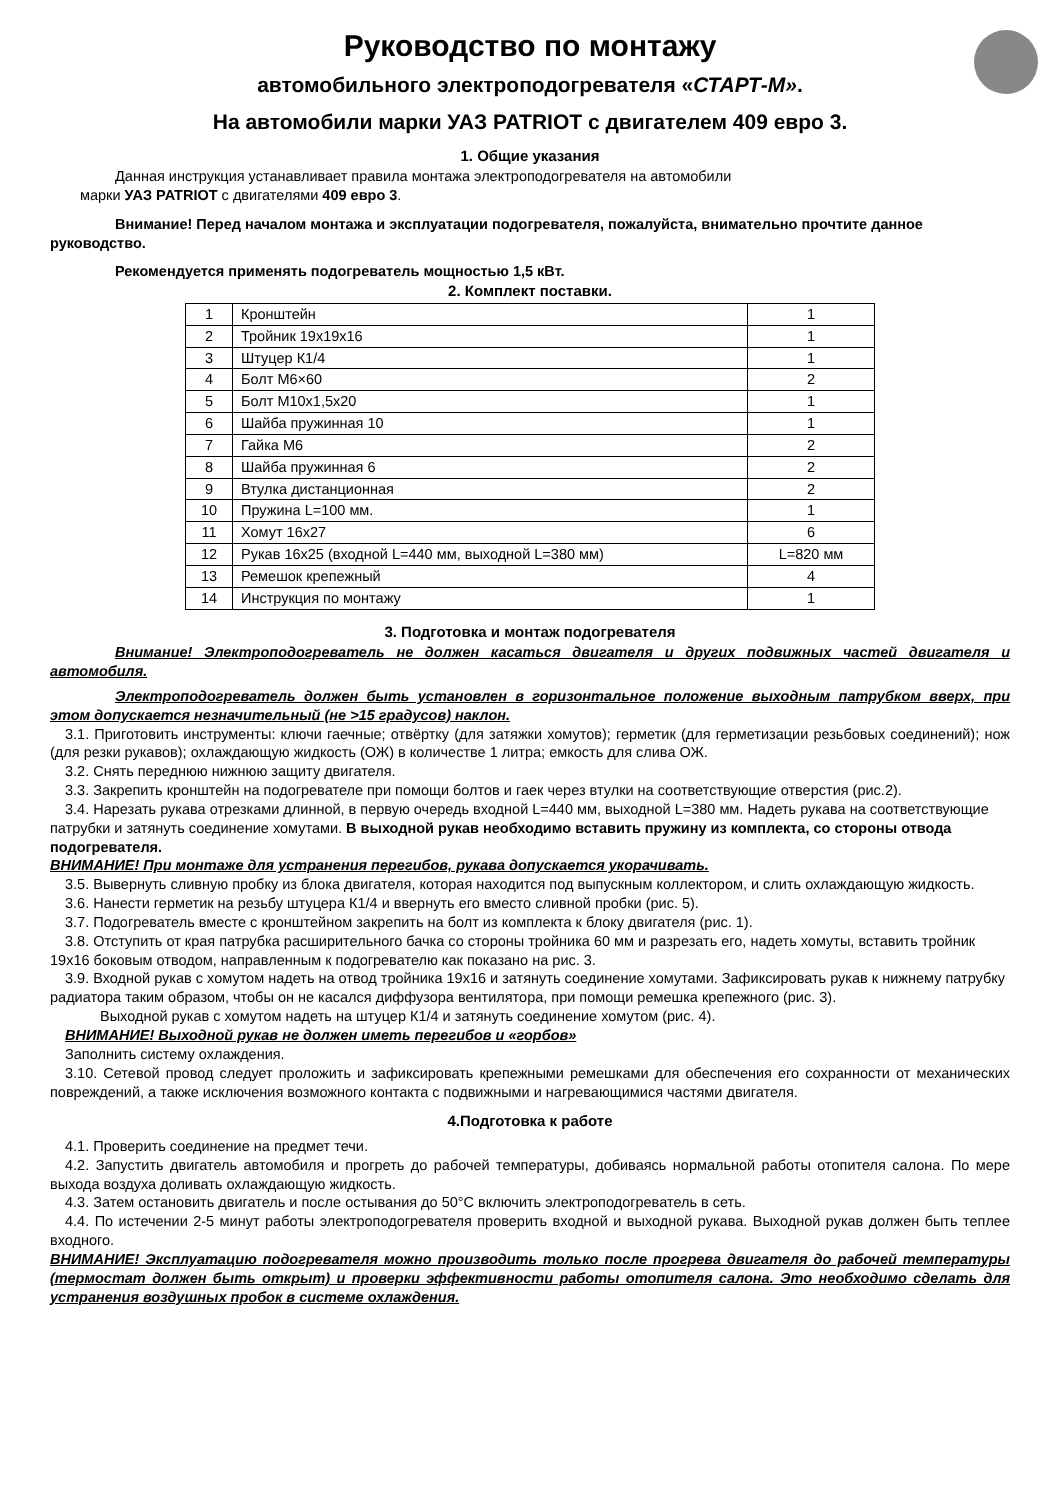Руководство по монтажу
автомобильного электроподогревателя «СТАРТ-М».
На автомобили марки УАЗ PATRIOT с двигателем 409 евро 3.
1. Общие указания
Данная инструкция устанавливает правила монтажа электроподогревателя на автомобили
марки УАЗ PATRIOT с двигателями 409 евро 3.
Внимание! Перед началом монтажа и эксплуатации подогревателя, пожалуйста, внимательно прочтите данное руководство.
Рекомендуется применять подогреватель мощностью 1,5 кВт.
2. Комплект поставки.
| 1 | Кронштейн | 1 |
| 2 | Тройник 19х19х16 | 1 |
| 3 | Штуцер К1/4 | 1 |
| 4 | Болт М6×60 | 2 |
| 5 | Болт М10х1,5х20 | 1 |
| 6 | Шайба пружинная 10 | 1 |
| 7 | Гайка М6 | 2 |
| 8 | Шайба пружинная 6 | 2 |
| 9 | Втулка дистанционная | 2 |
| 10 | Пружина L=100 мм. | 1 |
| 11 | Хомут 16х27 | 6 |
| 12 | Рукав 16х25 (входной L=440 мм, выходной L=380 мм) | L=820 мм |
| 13 | Ремешок крепежный | 4 |
| 14 | Инструкция по монтажу | 1 |
3. Подготовка и монтаж подогревателя
Внимание! Электроподогреватель не должен касаться двигателя и других подвижных частей двигателя и автомобиля.
Электроподогреватель должен быть установлен в горизонтальное положение выходным патрубком вверх, при этом допускается незначительный (не >15 градусов) наклон.
3.1. Приготовить инструменты: ключи гаечные; отвёртку (для затяжки хомутов); герметик (для герметизации резьбовых соединений); нож (для резки рукавов); охлаждающую жидкость (ОЖ) в количестве 1 литра; емкость для слива ОЖ.
3.2. Снять переднюю нижнюю защиту двигателя.
3.3. Закрепить кронштейн на подогревателе при помощи болтов и гаек через втулки на соответствующие отверстия (рис.2).
3.4. Нарезать рукава отрезками длинной, в первую очередь входной L=440 мм, выходной L=380 мм. Надеть рукава на соответствующие патрубки и затянуть соединение хомутами. В выходной рукав необходимо вставить пружину из комплекта, со стороны отвода подогревателя.
ВНИМАНИЕ! При монтаже для устранения перегибов, рукава допускается укорачивать.
3.5. Вывернуть сливную пробку из блока двигателя, которая находится под выпускным коллектором, и слить охлаждающую жидкость.
3.6. Нанести герметик на резьбу штуцера К1/4 и ввернуть его вместо сливной пробки (рис. 5).
3.7. Подогреватель вместе с кронштейном закрепить на болт из комплекта к блоку двигателя (рис. 1).
3.8. Отступить от края патрубка расширительного бачка со стороны тройника 60 мм и разрезать его, надеть хомуты, вставить тройник 19х16 боковым отводом, направленным к подогревателю как показано на рис. 3.
3.9. Входной рукав с хомутом надеть на отвод тройника 19х16 и затянуть соединение хомутами. Зафиксировать рукав к нижнему патрубку радиатора таким образом, чтобы он не касался диффузора вентилятора, при помощи ремешка крепежного (рис. 3).
Выходной рукав с хомутом надеть на штуцер К1/4 и затянуть соединение хомутом (рис. 4).
ВНИМАНИЕ! Выходной рукав не должен иметь перегибов и «горбов»
Заполнить систему охлаждения.
3.10. Сетевой провод следует проложить и зафиксировать крепежными ремешками для обеспечения его сохранности от механических повреждений, а также исключения возможного контакта с подвижными и нагревающимися частями двигателя.
4.Подготовка к работе
4.1. Проверить соединение на предмет течи.
4.2. Запустить двигатель автомобиля и прогреть до рабочей температуры, добиваясь нормальной работы отопителя салона. По мере выхода воздуха доливать охлаждающую жидкость.
4.3. Затем остановить двигатель и после остывания до 50°С включить электроподогреватель в сеть.
4.4. По истечении 2-5 минут работы электроподогревателя проверить входной и выходной рукава. Выходной рукав должен быть теплее входного.
ВНИМАНИЕ! Эксплуатацию подогревателя можно производить только после прогрева двигателя до рабочей температуры (термостат должен быть открыт) и проверки эффективности работы отопителя салона. Это необходимо сделать для устранения воздушных пробок в системе охлаждения.